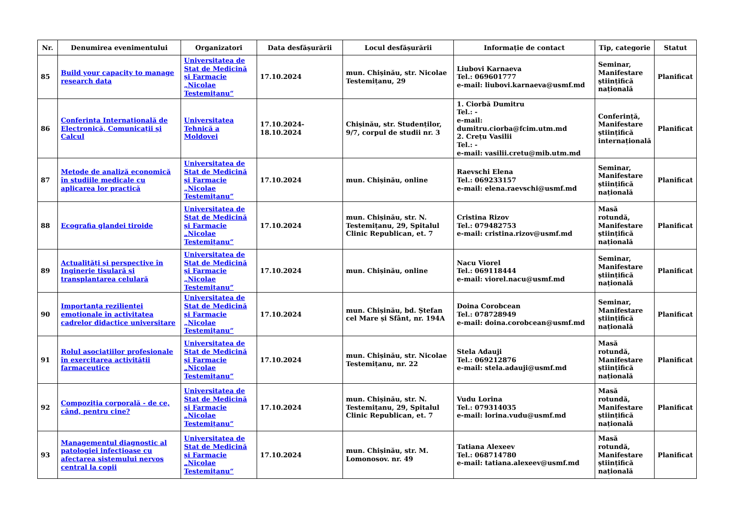| Nr. | Denumirea evenimentului | Organizatori | Data desfășurării | Locul desfășurării | Informație de contact | Tip, categorie | Statut |
| --- | --- | --- | --- | --- | --- | --- | --- |
| 85 | Build your capacity to manage research data | Universitatea de Stat de Medicină și Farmacie „Nicolae Testemițanu“ | 17.10.2024 | mun. Chișinău, str. Nicolae Testemițanu, 29 | Liubovi Karnaeva Tel.: 069601777 e-mail: liubovi.karnaeva@usmf.md | Seminar, Manifestare științifică națională | Planificat |
| 86 | Conferința Internațională de Electronică, Comunicații și Calcul | Universitatea Tehnică a Moldovei | 17.10.2024-18.10.2024 | Chișinău, str. Studenților, 9/7, corpul de studii nr. 3 | 1. Ciorbă Dumitru Tel.: - e-mail: dumitru.ciorba@fcim.utm.md 2. Crețu Vasilii Tel.: - e-mail: vasilii.cretu@mib.utm.md | Conferință, Manifestare științifică internațională | Planificat |
| 87 | Metode de analiză economică în studiile medicale cu aplicarea lor practică | Universitatea de Stat de Medicină și Farmacie „Nicolae Testemițanu“ | 17.10.2024 | mun. Chișinău, online | Raevschi Elena Tel.: 069233157 e-mail: elena.raevschi@usmf.md | Seminar, Manifestare științifică națională | Planificat |
| 88 | Ecografia glandei tiroide | Universitatea de Stat de Medicină și Farmacie „Nicolae Testemițanu“ | 17.10.2024 | mun. Chișinău, str. N. Testemițanu, 29, Spitalul Clinic Republican, et. 7 | Cristina Rizov Tel.: 079482753 e-mail: cristina.rizov@usmf.md | Masă rotundă, Manifestare științifică națională | Planificat |
| 89 | Actualități și perspective în Inginerie tisulară și transplantarea celulară | Universitatea de Stat de Medicină și Farmacie „Nicolae Testemițanu“ | 17.10.2024 | mun. Chișinău, online | Nacu Viorel Tel.: 069118444 e-mail: viorel.nacu@usmf.md | Seminar, Manifestare științifică națională | Planificat |
| 90 | Importanța rezilienței emoționale în activitatea cadrelor didactice universitare | Universitatea de Stat de Medicină și Farmacie „Nicolae Testemițanu“ | 17.10.2024 | mun. Chișinău, bd. Ștefan cel Mare și Sfânt, nr. 194A | Doina Corobcean Tel.: 078728949 e-mail: doina.corobcean@usmf.md | Seminar, Manifestare științifică națională | Planificat |
| 91 | Rolul asociațiilor profesionale în exercitarea activității farmaceutice | Universitatea de Stat de Medicină și Farmacie „Nicolae Testemițanu“ | 17.10.2024 | mun. Chișinău, str. Nicolae Testemițanu, nr. 22 | Stela Adauji Tel.: 069212876 e-mail: stela.adauji@usmf.md | Masă rotundă, Manifestare științifică națională | Planificat |
| 92 | Compoziția corporală - de ce, când, pentru cine? | Universitatea de Stat de Medicină și Farmacie „Nicolae Testemițanu“ | 17.10.2024 | mun. Chișinău, str. N. Testemițanu, 29, Spitalul Clinic Republican, et. 7 | Vudu Lorina Tel.: 079314035 e-mail: lorina.vudu@usmf.md | Masă rotundă, Manifestare științifică națională | Planificat |
| 93 | Managementul diagnostic al patologiei infecțioase cu afectarea sistemului nervos central la copii | Universitatea de Stat de Medicină și Farmacie „Nicolae Testemițanu“ | 17.10.2024 | mun. Chișinău, str. M. Lomonosov. nr. 49 | Tatiana Alexeev Tel.: 068714780 e-mail: tatiana.alexeev@usmf.md | Masă rotundă, Manifestare științifică națională | Planificat |